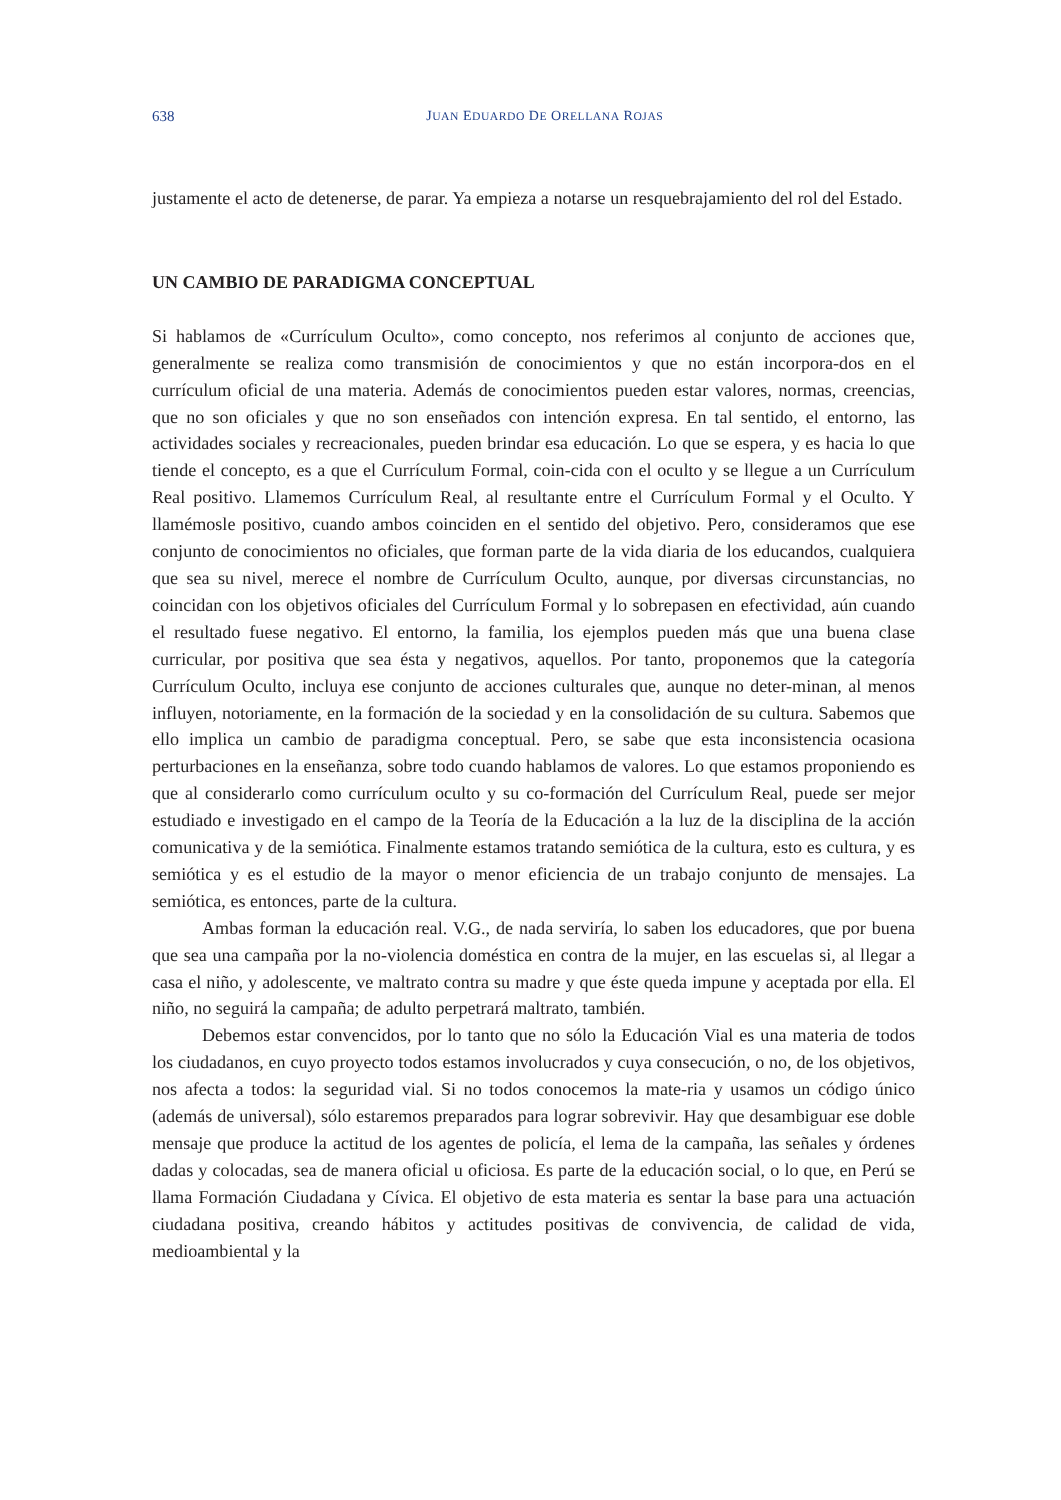638
JUAN EDUARDO DE ORELLANA ROJAS
justamente el acto de detenerse, de parar. Ya empieza a notarse un resquebrajamiento del rol del Estado.
UN CAMBIO DE PARADIGMA CONCEPTUAL
Si hablamos de «Currículum Oculto», como concepto, nos referimos al conjunto de acciones que, generalmente se realiza como transmisión de conocimientos y que no están incorpora-dos en el currículum oficial de una materia. Además de conocimientos pueden estar valores, normas, creencias, que no son oficiales y que no son enseñados con intención expresa. En tal sentido, el entorno, las actividades sociales y recreacionales, pueden brindar esa educación. Lo que se espera, y es hacia lo que tiende el concepto, es a que el Currículum Formal, coin-cida con el oculto y se llegue a un Currículum Real positivo. Llamemos Currículum Real, al resultante entre el Currículum Formal y el Oculto. Y llamémosle positivo, cuando ambos coinciden en el sentido del objetivo. Pero, consideramos que ese conjunto de conocimientos no oficiales, que forman parte de la vida diaria de los educandos, cualquiera que sea su nivel, merece el nombre de Currículum Oculto, aunque, por diversas circunstancias, no coincidan con los objetivos oficiales del Currículum Formal y lo sobrepasen en efectividad, aún cuando el resultado fuese negativo. El entorno, la familia, los ejemplos pueden más que una buena clase curricular, por positiva que sea ésta y negativos, aquellos. Por tanto, proponemos que la categoría Currículum Oculto, incluya ese conjunto de acciones culturales que, aunque no deter-minan, al menos influyen, notoriamente, en la formación de la sociedad y en la consolidación de su cultura. Sabemos que ello implica un cambio de paradigma conceptual. Pero, se sabe que esta inconsistencia ocasiona perturbaciones en la enseñanza, sobre todo cuando hablamos de valores. Lo que estamos proponiendo es que al considerarlo como currículum oculto y su co-formación del Currículum Real, puede ser mejor estudiado e investigado en el campo de la Teoría de la Educación a la luz de la disciplina de la acción comunicativa y de la semiótica. Finalmente estamos tratando semiótica de la cultura, esto es cultura, y es semiótica y es el estudio de la mayor o menor eficiencia de un trabajo conjunto de mensajes. La semiótica, es entonces, parte de la cultura.
Ambas forman la educación real. V.G., de nada serviría, lo saben los educadores, que por buena que sea una campaña por la no-violencia doméstica en contra de la mujer, en las escuelas si, al llegar a casa el niño, y adolescente, ve maltrato contra su madre y que éste queda impune y aceptada por ella. El niño, no seguirá la campaña; de adulto perpetrará maltrato, también.
Debemos estar convencidos, por lo tanto que no sólo la Educación Vial es una materia de todos los ciudadanos, en cuyo proyecto todos estamos involucrados y cuya consecución, o no, de los objetivos, nos afecta a todos: la seguridad vial. Si no todos conocemos la mate-ria y usamos un código único (además de universal), sólo estaremos preparados para lograr sobrevivir. Hay que desambiguar ese doble mensaje que produce la actitud de los agentes de policía, el lema de la campaña, las señales y órdenes dadas y colocadas, sea de manera oficial u oficiosa. Es parte de la educación social, o lo que, en Perú se llama Formación Ciudadana y Cívica. El objetivo de esta materia es sentar la base para una actuación ciudadana positiva, creando hábitos y actitudes positivas de convivencia, de calidad de vida, medioambiental y la